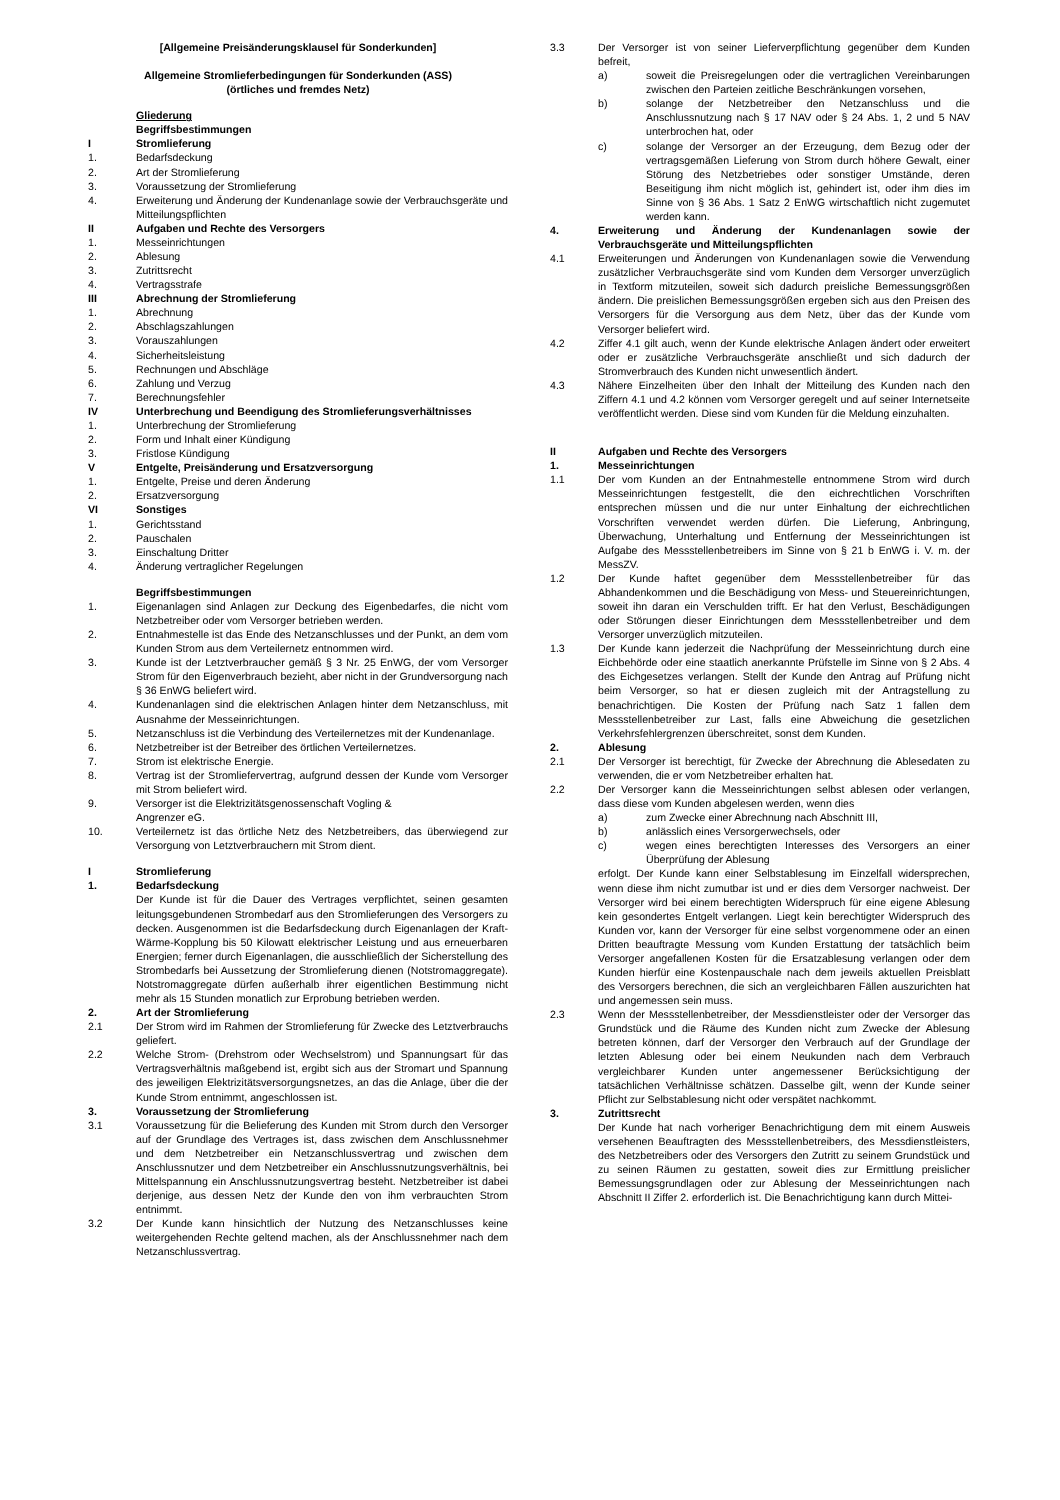[Allgemeine Preisänderungsklausel für Sonderkunden]
Allgemeine Stromlieferbedingungen für Sonderkunden (ASS)
(örtliches und fremdes Netz)
Gliederung
Begriffsbestimmungen
I Stromlieferung
1. Bedarfsdeckung
2. Art der Stromlieferung
3. Voraussetzung der Stromlieferung
4. Erweiterung und Änderung der Kundenanlage sowie der Verbrauchsgeräte und Mitteilungspflichten
II Aufgaben und Rechte des Versorgers
1. Messeinrichtungen
2. Ablesung
3. Zutrittsrecht
4. Vertragsstrafe
III Abrechnung der Stromlieferung
1. Abrechnung
2. Abschlagszahlungen
3. Vorauszahlungen
4. Sicherheitsleistung
5. Rechnungen und Abschläge
6. Zahlung und Verzug
7. Berechnungsfehler
IV Unterbrechung und Beendigung des Stromlieferungsverhältnisses
1. Unterbrechung der Stromlieferung
2. Form und Inhalt einer Kündigung
3. Fristlose Kündigung
V Entgelte, Preisänderung und Ersatzversorgung
1. Entgelte, Preise und deren Änderung
2. Ersatzversorgung
VI Sonstiges
1. Gerichtsstand
2. Pauschalen
3. Einschaltung Dritter
4. Änderung vertraglicher Regelungen
Begriffsbestimmungen
1. Eigenanlagen sind Anlagen zur Deckung des Eigenbedarfes, die nicht vom Netzbetreiber oder vom Versorger betrieben werden.
2. Entnahmestelle ist das Ende des Netzanschlusses und der Punkt, an dem vom Kunden Strom aus dem Verteilernetz entnommen wird.
3. Kunde ist der Letztverbraucher gemäß § 3 Nr. 25 EnWG, der vom Versorger Strom für den Eigenverbrauch bezieht, aber nicht in der Grundversorgung nach § 36 EnWG beliefert wird.
4. Kundenanlagen sind die elektrischen Anlagen hinter dem Netzanschluss, mit Ausnahme der Messeinrichtungen.
5. Netzanschluss ist die Verbindung des Verteilernetzes mit der Kundenanlage.
6. Netzbetreiber ist der Betreiber des örtlichen Verteilernetzes.
7. Strom ist elektrische Energie.
8. Vertrag ist der Stromliefervertrag, aufgrund dessen der Kunde vom Versorger mit Strom beliefert wird.
9. Versorger ist die Elektrizitätsgenossenschaft Vogling &
Angrenzer eG.
10. Verteilernetz ist das örtliche Netz des Netzbetreibers, das überwiegend zur Versorgung von Letztverbrauchern mit Strom dient.
I Stromlieferung
1. Bedarfsdeckung
Der Kunde ist für die Dauer des Vertrages verpflichtet, seinen gesamten leitungsgebundenen Strombedarf aus den Stromlieferungen des Versorgers zu decken. Ausgenommen ist die Bedarfsdeckung durch Eigenanlagen der Kraft-Wärme-Kopplung bis 50 Kilowatt elektrischer Leistung und aus erneuerbaren Energien; ferner durch Eigenanlagen, die ausschließlich der Sicherstellung des Strombedarfs bei Aussetzung der Stromlieferung dienen (Notstromaggregate). Notstromaggregate dürfen außerhalb ihrer eigentlichen Bestimmung nicht mehr als 15 Stunden monatlich zur Erprobung betrieben werden.
2. Art der Stromlieferung
2.1 Der Strom wird im Rahmen der Stromlieferung für Zwecke des Letztverbrauchs geliefert.
2.2 Welche Strom- (Drehstrom oder Wechselstrom) und Spannungsart für das Vertragsverhältnis maßgebend ist, ergibt sich aus der Stromart und Spannung des jeweiligen Elektrizitätsversorgungsnetzes, an das die Anlage, über die der Kunde Strom entnimmt, angeschlossen ist.
3. Voraussetzung der Stromlieferung
3.1 Voraussetzung für die Belieferung des Kunden mit Strom durch den Versorger auf der Grundlage des Vertrages ist, dass zwischen dem Anschlussnehmer und dem Netzbetreiber ein Netzanschlussvertrag und zwischen dem Anschlussnutzer und dem Netzbetreiber ein Anschlussnutzungsverhältnis, bei Mittelspannung ein Anschlussnutzungsvertrag besteht. Netzbetreiber ist dabei derjenige, aus dessen Netz der Kunde den von ihm verbrauchten Strom entnimmt.
3.2 Der Kunde kann hinsichtlich der Nutzung des Netzanschlusses keine weitergehenden Rechte geltend machen, als der Anschlussnehmer nach dem Netzanschlussvertrag.
3.3 Der Versorger ist von seiner Lieferverpflichtung gegenüber dem Kunden befreit,
a) soweit die Preisregelungen oder die vertraglichen Vereinbarungen zwischen den Parteien zeitliche Beschränkungen vorsehen,
b) solange der Netzbetreiber den Netzanschluss und die Anschlussnutzung nach § 17 NAV oder § 24 Abs. 1, 2 und 5 NAV unterbrochen hat, oder
c) solange der Versorger an der Erzeugung, dem Bezug oder der vertragsgemäßen Lieferung von Strom durch höhere Gewalt, einer Störung des Netzbetriebes oder sonstiger Umstände, deren Beseitigung ihm nicht möglich ist, gehindert ist, oder ihm dies im Sinne von § 36 Abs. 1 Satz 2 EnWG wirtschaftlich nicht zugemutet werden kann.
4. Erweiterung und Änderung der Kundenanlagen sowie der Verbrauchsgeräte und Mitteilungspflichten
4.1 Erweiterungen und Änderungen von Kundenanlagen sowie die Verwendung zusätzlicher Verbrauchsgeräte sind vom Kunden dem Versorger unverzüglich in Textform mitzuteilen, soweit sich dadurch preisliche Bemessungsgrößen ändern. Die preislichen Bemessungsgrößen ergeben sich aus den Preisen des Versorgers für die Versorgung aus dem Netz, über das der Kunde vom Versorger beliefert wird.
4.2 Ziffer 4.1 gilt auch, wenn der Kunde elektrische Anlagen ändert oder erweitert oder er zusätzliche Verbrauchsgeräte anschließt und sich dadurch der Stromverbrauch des Kunden nicht unwesentlich ändert.
4.3 Nähere Einzelheiten über den Inhalt der Mitteilung des Kunden nach den Ziffern 4.1 und 4.2 können vom Versorger geregelt und auf seiner Internetseite veröffentlicht werden. Diese sind vom Kunden für die Meldung einzuhalten.
II Aufgaben und Rechte des Versorgers
1. Messeinrichtungen
1.1 Der vom Kunden an der Entnahmestelle entnommene Strom wird durch Messeinrichtungen festgestellt, die den eichrechtlichen Vorschriften entsprechen müssen und die nur unter Einhaltung der eichrechtlichen Vorschriften verwendet werden dürfen. Die Lieferung, Anbringung, Überwachung, Unterhaltung und Entfernung der Messeinrichtungen ist Aufgabe des Messstellenbetreibers im Sinne von § 21 b EnWG i. V. m. der MessZV.
1.2 Der Kunde haftet gegenüber dem Messstellenbetreiber für das Abhandenkommen und die Beschädigung von Mess- und Steuereinrichtungen, soweit ihn daran ein Verschulden trifft. Er hat den Verlust, Beschädigungen oder Störungen dieser Einrichtungen dem Messstellenbetreiber und dem Versorger unverzüglich mitzuteilen.
1.3 Der Kunde kann jederzeit die Nachprüfung der Messeinrichtung durch eine Eichbehörde oder eine staatlich anerkannte Prüfstelle im Sinne von § 2 Abs. 4 des Eichgesetzes verlangen. Stellt der Kunde den Antrag auf Prüfung nicht beim Versorger, so hat er diesen zugleich mit der Antragstellung zu benachrichtigen. Die Kosten der Prüfung nach Satz 1 fallen dem Messstellenbetreiber zur Last, falls eine Abweichung die gesetzlichen Verkehrsfehlergrenzen überschreitet, sonst dem Kunden.
2. Ablesung
2.1 Der Versorger ist berechtigt, für Zwecke der Abrechnung die Ablesedaten zu verwenden, die er vom Netzbetreiber erhalten hat.
2.2 Der Versorger kann die Messeinrichtungen selbst ablesen oder verlangen, dass diese vom Kunden abgelesen werden, wenn dies
a) zum Zwecke einer Abrechnung nach Abschnitt III,
b) anlässlich eines Versorgerwechsels, oder
c) wegen eines berechtigten Interesses des Versorgers an einer Überprüfung der Ablesung
erfolgt. Der Kunde kann einer Selbstablesung im Einzelfall widersprechen, wenn diese ihm nicht zumutbar ist und er dies dem Versorger nachweist. Der Versorger wird bei einem berechtigten Widerspruch für eine eigene Ablesung kein gesondertes Entgelt verlangen. Liegt kein berechtigter Widerspruch des Kunden vor, kann der Versorger für eine selbst vorgenommene oder an einen Dritten beauftragte Messung vom Kunden Erstattung der tatsächlich beim Versorger angefallenen Kosten für die Ersatzablesung verlangen oder dem Kunden hierfür eine Kostenpauschale nach dem jeweils aktuellen Preisblatt des Versorgers berechnen, die sich an vergleichbaren Fällen auszurichten hat und angemessen sein muss.
2.3 Wenn der Messstellenbetreiber, der Messdienstleister oder der Versorger das Grundstück und die Räume des Kunden nicht zum Zwecke der Ablesung betreten können, darf der Versorger den Verbrauch auf der Grundlage der letzten Ablesung oder bei einem Neukunden nach dem Verbrauch vergleichbarer Kunden unter angemessener Berücksichtigung der tatsächlichen Verhältnisse schätzen. Dasselbe gilt, wenn der Kunde seiner Pflicht zur Selbstablesung nicht oder verspätet nachkommt.
3. Zutrittsrecht
Der Kunde hat nach vorheriger Benachrichtigung dem mit einem Ausweis versehenen Beauftragten des Messstellenbetreibers, des Messdienstleisters, des Netzbetreibers oder des Versorgers den Zutritt zu seinem Grundstück und zu seinen Räumen zu gestatten, soweit dies zur Ermittlung preislicher Bemessungsgrundlagen oder zur Ablesung der Messeinrichtungen nach Abschnitt II Ziffer 2. erforderlich ist. Die Benachrichtigung kann durch Mittei-